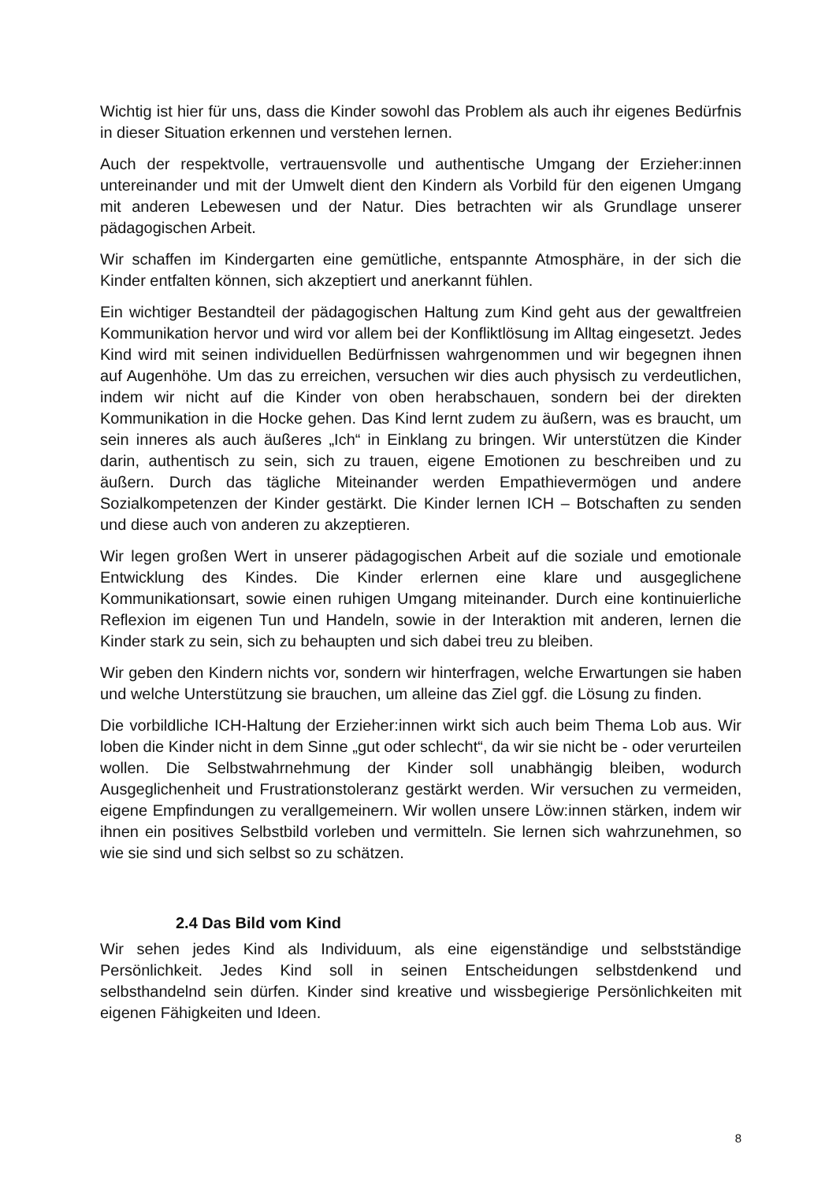Wichtig ist hier für uns, dass die Kinder sowohl das Problem als auch ihr eigenes Bedürfnis in dieser Situation erkennen und verstehen lernen.
Auch der respektvolle, vertrauensvolle und authentische Umgang der Erzieher:innen untereinander und mit der Umwelt dient den Kindern als Vorbild für den eigenen Umgang mit anderen Lebewesen und der Natur. Dies betrachten wir als Grundlage unserer pädagogischen Arbeit.
Wir schaffen im Kindergarten eine gemütliche, entspannte Atmosphäre, in der sich die Kinder entfalten können, sich akzeptiert und anerkannt fühlen.
Ein wichtiger Bestandteil der pädagogischen Haltung zum Kind geht aus der gewaltfreien Kommunikation hervor und wird vor allem bei der Konfliktlösung im Alltag eingesetzt. Jedes Kind wird mit seinen individuellen Bedürfnissen wahrgenommen und wir begegnen ihnen auf Augenhöhe. Um das zu erreichen, versuchen wir dies auch physisch zu verdeutlichen, indem wir nicht auf die Kinder von oben herabschauen, sondern bei der direkten Kommunikation in die Hocke gehen. Das Kind lernt zudem zu äußern, was es braucht, um sein inneres als auch äußeres „Ich“ in Einklang zu bringen. Wir unterstützen die Kinder darin, authentisch zu sein, sich zu trauen, eigene Emotionen zu beschreiben und zu äußern. Durch das tägliche Miteinander werden Empathievermögen und andere Sozialkompetenzen der Kinder gestärkt. Die Kinder lernen ICH – Botschaften zu senden und diese auch von anderen zu akzeptieren.
Wir legen großen Wert in unserer pädagogischen Arbeit auf die soziale und emotionale Entwicklung des Kindes. Die Kinder erlernen eine klare und ausgeglichene Kommunikationsart, sowie einen ruhigen Umgang miteinander. Durch eine kontinuierliche Reflexion im eigenen Tun und Handeln, sowie in der Interaktion mit anderen, lernen die Kinder stark zu sein, sich zu behaupten und sich dabei treu zu bleiben.
Wir geben den Kindern nichts vor, sondern wir hinterfragen, welche Erwartungen sie haben und welche Unterstützung sie brauchen, um alleine das Ziel ggf. die Lösung zu finden.
Die vorbildliche ICH-Haltung der Erzieher:innen wirkt sich auch beim Thema Lob aus. Wir loben die Kinder nicht in dem Sinne „gut oder schlecht“, da wir sie nicht be - oder verurteilen wollen. Die Selbstwahrnehmung der Kinder soll unabhängig bleiben, wodurch Ausgeglichenheit und Frustrationstoleranz gestärkt werden. Wir versuchen zu vermeiden, eigene Empfindungen zu verallgemeinern. Wir wollen unsere Löw:innen stärken, indem wir ihnen ein positives Selbstbild vorleben und vermitteln. Sie lernen sich wahrzunehmen, so wie sie sind und sich selbst so zu schätzen.
2.4 Das Bild vom Kind
Wir sehen jedes Kind als Individuum, als eine eigenständige und selbstständige Persönlichkeit. Jedes Kind soll in seinen Entscheidungen selbstdenkend und selbsthandelnd sein dürfen. Kinder sind kreative und wissbegierige Persönlichkeiten mit eigenen Fähigkeiten und Ideen.
8